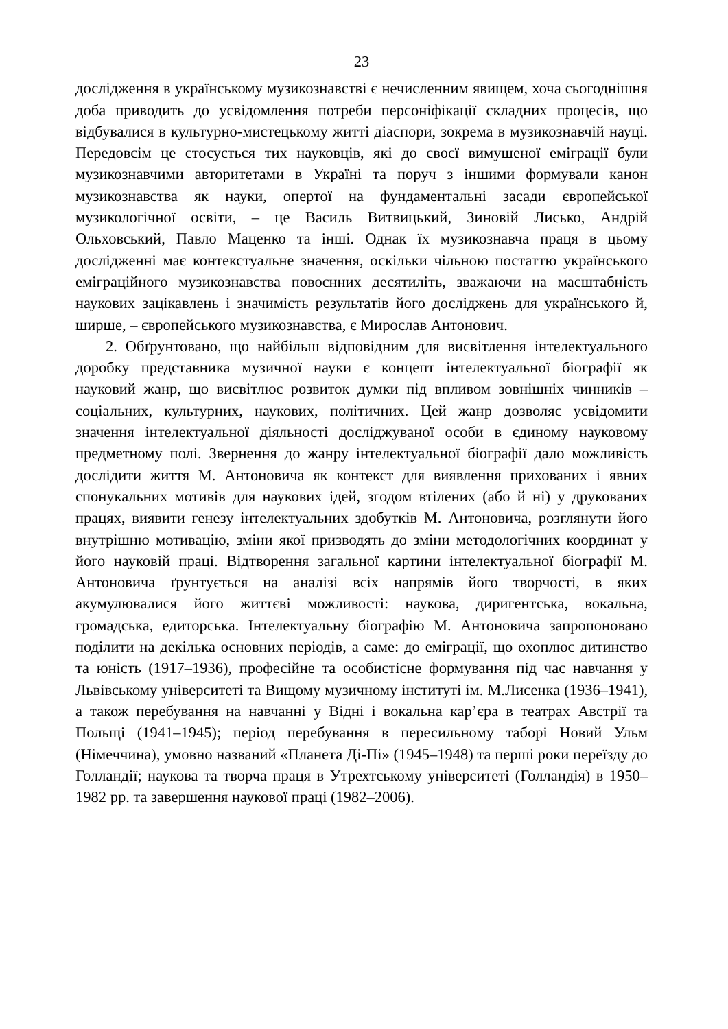23
дослідження в українському музикознавстві є нечисленним явищем, хоча сьогоднішня доба приводить до усвідомлення потреби персоніфікації складних процесів, що відбувалися в культурно-мистецькому житті діаспори, зокрема в музикознавчій науці. Передовсім це стосується тих науковців, які до своєї вимушеної еміграції були музикознавчими авторитетами в Україні та поруч з іншими формували канон музикознавства як науки, опертої на фундаментальні засади європейської музикологічної освіти, – це Василь Витвицький, Зиновій Лисько, Андрій Ольховський, Павло Маценко та інші. Однак їх музикознавча праця в цьому дослідженні має контекстуальне значення, оскільки чільною постаттю українського еміграційного музикознавства повоєнних десятиліть, зважаючи на масштабність наукових зацікавлень і значимість результатів його досліджень для українського й, ширше, – європейського музикознавства, є Мирослав Антонович.
2. Обґрунтовано, що найбільш відповідним для висвітлення інтелектуального доробку представника музичної науки є концепт інтелектуальної біографії як науковий жанр, що висвітлює розвиток думки під впливом зовнішніх чинників – соціальних, культурних, наукових, політичних. Цей жанр дозволяє усвідомити значення інтелектуальної діяльності досліджуваної особи в єдиному науковому предметному полі. Звернення до жанру інтелектуальної біографії дало можливість дослідити життя М. Антоновича як контекст для виявлення прихованих і явних спонукальних мотивів для наукових ідей, згодом втілених (або й ні) у друкованих працях, виявити генезу інтелектуальних здобутків М. Антоновича, розглянути його внутрішню мотивацію, зміни якої призводять до зміни методологічних координат у його науковій праці. Відтворення загальної картини інтелектуальної біографії М. Антоновича ґрунтується на аналізі всіх напрямів його творчості, в яких акумулювалися його життєві можливості: наукова, диригентська, вокальна, громадська, едиторська. Інтелектуальну біографію М. Антоновича запропоновано поділити на декілька основних періодів, а саме: до еміграції, що охоплює дитинство та юність (1917–1936), професійне та особистісне формування під час навчання у Львівському університеті та Вищому музичному інституті ім. М.Лисенка (1936–1941), а також перебування на навчанні у Відні і вокальна кар’єра в театрах Австрії та Польщі (1941–1945); період перебування в пересильному таборі Новий Ульм (Німеччина), умовно названий «Планета Ді-Пі» (1945–1948) та перші роки переїзду до Голландії; наукова та творча праця в Утрехтському університеті (Голландія) в 1950–1982 рр. та завершення наукової праці (1982–2006).